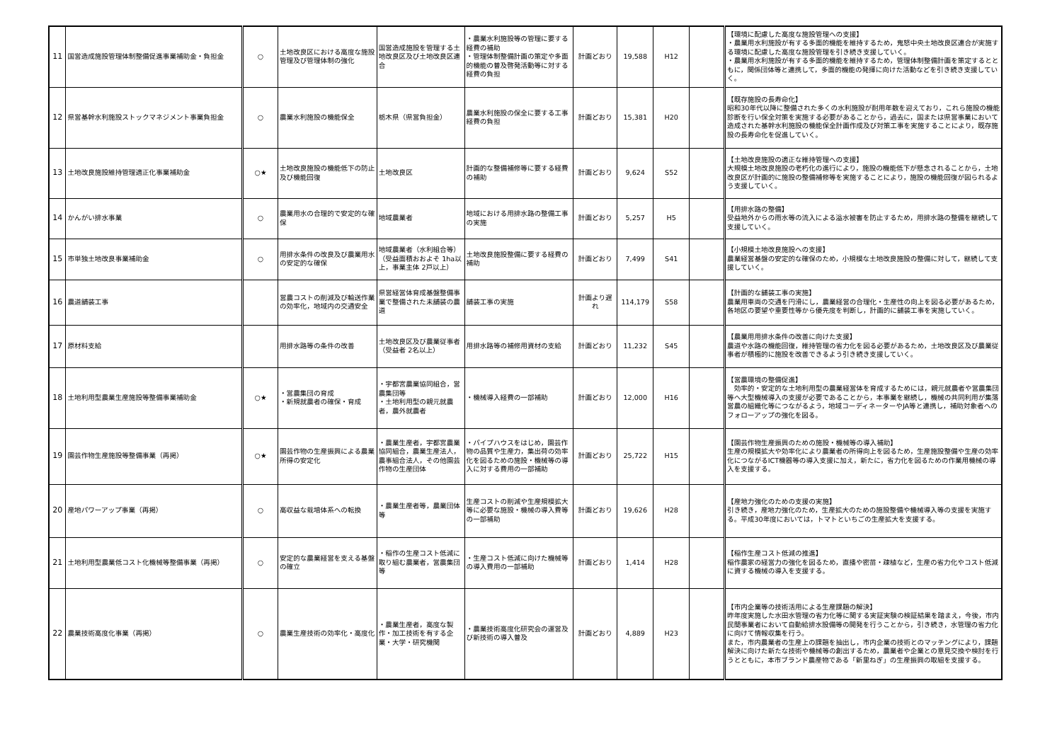| 11 | 国営造成施設管理体制整備促進事業補助金・負担金 | ○ | 土地改良区における高度な施設管理及び管理体制の強化 | 国営造成施設を管理する土地改良区及び土地改良区連合 | ・農業水利施設等の管理に要する経費の補助 ・管理体制整備計画の策定や多面的機能の普及啓発活動等に対する経費の負担 | 計画どおり | 19,588 | H12 | | 【環境に配慮した高度な施設管理への支援】 ・農業用水利施設が有する多面的機能を維持するため，鬼怒中央土地改良区連合が実施する環境に配慮した高度な施設管理を引き続き支援していく。 ・農業用水利施設が有する多面的機能を維持するため，管理体制整備計画を策定するとともに，関係団体等と連携して，多面的機能の発揮に向けた活動などを引き続き支援していく。 |
| 12 | 県営基幹水利施設ストックマネジメント事業負担金 | ○ | 農業水利施設の機能保全 | 栃木県（県営負担金） | 農業水利施設の保全に要する工事経費の負担 | 計画どおり | 15,381 | H20 | | 【既存施設の長寿命化】 昭和30年代以降に整備された多くの水利施設が耐用年数を迎えており，これら施設の機能診断を行い保全対策を実施する必要があることから，過去に，国または県営事業において造成された基幹水利施設の機能保全計画作成及び対策工事を実施することにより，既存施設の長寿命化を促進していく。 |
| 13 | 土地改良施設維持管理適正化事業補助金 | ○★ | 土地改良施設の機能低下の防止及び機能回復 | 土地改良区 | 計画的な整備補修等に要する経費の補助 | 計画どおり | 9,624 | S52 | | 【土地改良施設の適正な維持管理への支援】 大規模土地改良施設の老朽化の進行により，施設の機能低下が懸念されることから，土地改良区が計画的に施設の整備補修等を実施することにより，施設の機能回復が図られるよう支援していく。 |
| 14 | かんがい排水事業 | ○ | 農業用水の合理的で安定的な確保 | 地域農業者 | 地域における用排水路の整備工事の実施 | 計画どおり | 5,257 | H5 | | 【用排水路の整備】 受益地外からの雨水等の流入による溢水被害を防止するため，用排水路の整備を継続して支援していく。 |
| 15 | 市単独土地改良事業補助金 | ○ | 用排水条件の改良及び農業用水の安定的な確保 | 地域農業者（水利組合等） （受益面積おおよそ 1ha以上，事業主体 2戸以上） | 土地改良施設整備に要する経費の補助 | 計画どおり | 7,499 | S41 | | 【小規模土地改良施設への支援】 農業経営基盤の安定的な確保のため，小規模な土地改良施設の整備に対して，継続して支援していく。 |
| 16 | 農道舗装工事 | | 営農コストの削減及び輸送作業の効率化，地域内の交通安全 | 県営経営体育成基盤整備事業で整備された未舗装の農道 | 舗装工事の実施 | 計画より遅れ | 114,179 | S58 | | 【計画的な舗装工事の実施】 農業用車両の交通を円滑にし，農業経営の合理化・生産性の向上を図る必要があるため，各地区の要望や重要性等から優先度を判断し，計画的に舗装工事を実施していく。 |
| 17 | 原材料支給 | | 用排水路等の条件の改善 | 土地改良区及び農業従事者 （受益者 2名以上） | 用排水路等の補修用資材の支給 | 計画どおり | 11,232 | S45 | | 【農業用用排水条件の改善に向けた支援】 農道や水路の機能回復，維持管理の省力化を図る必要があるため，土地改良区及び農業従事者が積極的に施設を改善できるよう引き続き支援していく。 |
| 18 | 土地利用型農業生産施設等整備事業補助金 | ○★ | ・営農集団の育成 ・新規就農者の確保・育成 | ・宇都宮農業協同組合，営農集団等 ・土地利用型の親元就農者，農外就農者 | ・機械導入経費の一部補助 | 計画どおり | 12,000 | H16 | | 【営農環境の整備促進】 効率的・安定的な土地利用型の農業経営体を育成するためには，親元就農者や営農集団等へ大型機械導入の支援が必要であることから，本事業を継続し，機械の共同利用が集落営農の組織化等につながるよう，地域コーディネーターやJA等と連携し，補助対象者へのフォローアップの強化を図る。 |
| 19 | 園芸作物生産施設等整備事業（再掲） | ○★ | 園芸作物の生産振興による農業所得の安定化 | ・農業生産者，宇都宮農業協同組合，農業生産法人，農事組合法人，その他園芸作物の生産団体 | ・パイプハウスをはじめ，園芸作物の品質や生産力，集出荷の効率化を図るための施設・機械等の導入に対する費用の一部補助 | 計画どおり | 25,722 | H15 | | 【園芸作物生産振興のための施設・機械等の導入補助】 生産の規模拡大や効率化により農業者の所得向上を図るため，生産施設整備や生産の効率化につながるICT機器等の導入支援に加え，新たに，省力化を図るための作業用機械の導入を支援する。 |
| 20 | 産地パワーアップ事業（再掲） | ○ | 高収益な栽培体系への転換 | ・農業生産者等，農業団体等 | 生産コストの削減や生産規模拡大等に必要な施設・機械の導入費等の一部補助 | 計画どおり | 19,626 | H28 | | 【産地力強化のための支援の実施】 引き続き，産地力強化のため，生産拡大のための施設整備や機械導入等の支援を実施する。平成30年度においては，トマトといちごの生産拡大を支援する。 |
| 21 | 土地利用型農業低コスト化機械等整備事業（再掲） | ○ | 安定的な農業経営を支える基盤の確立 | ・稲作の生産コスト低減に取り組む農業者，営農集団等 | ・生産コスト低減に向けた機械等の導入費用の一部補助 | 計画どおり | 1,414 | H28 | | 【稲作生産コスト低減の推進】 稲作農家の経営力の強化を図るため，直播や密苗・疎植など，生産の省力化やコスト低減に資する機械の導入を支援する。 |
| 22 | 農業技術高度化事業（再掲） | ○ | 農業生産技術の効率化・高度化 | ・農業生産者，高度な製作・加工技術を有する企業・大学・研究機関 | ・農業技術高度化研究会の運営及び新技術の導入普及 | 計画どおり | 4,889 | H23 | | 【市内企業等の技術活用による生産課題の解決】 昨年度実施した水田水管理の省力化等に関する実証実験の検証結果を踏まえ，今後，市内民間事業者において自動給排水設備等の開発を行うことから，引き続き，水管理の省力化に向けて情報収集を行う。 また，市内農業者の生産上の課題を抽出し，市内企業の技術とのマッチングにより，課題解決に向けた新たな技術や機械等の創出するため，農業者や企業との意見交換や検討を行うとともに，本市ブランド農産物である「新里ねぎ」の生産振興の取組を支援する。 |